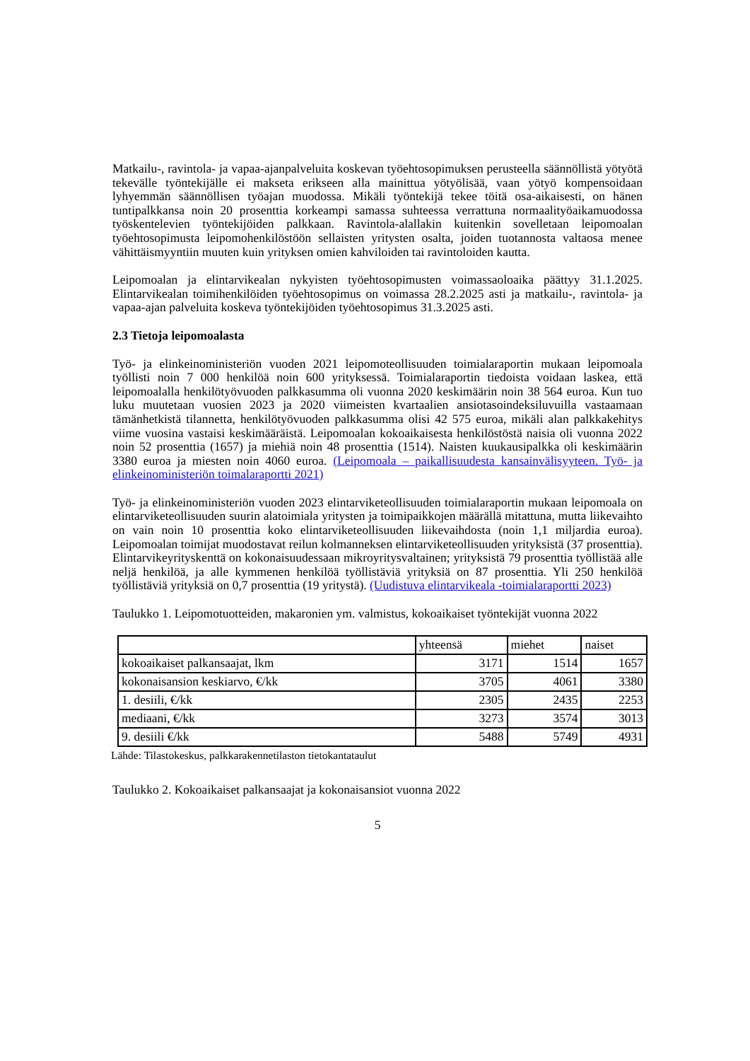Matkailu-, ravintola- ja vapaa-ajanpalveluita koskevan työehtosopimuksen perusteella säännöllistä yötyötä tekevälle työntekijälle ei makseta erikseen alla mainittua yötyölisää, vaan yötyö kompensoidaan lyhyemmän säännöllisen työajan muodossa. Mikäli työntekijä tekee töitä osa-aikaisesti, on hänen tuntipalkkansa noin 20 prosenttia korkeampi samassa suhteessa verrattuna normaalityöaikamuodossa työskentelevien työntekijöiden palkkaan. Ravintola-alallakin kuitenkin sovelletaan leipomoalan työehtosopimusta leipomohenkilöstöön sellaisten yritysten osalta, joiden tuotannosta valtaosa menee vähittäismyyntiin muuten kuin yrityksen omien kahviloiden tai ravintoloiden kautta.
Leipomoalan ja elintarvikealan nykyisten työehtosopimusten voimassaoloaika päättyy 31.1.2025. Elintarvikealan toimihenkilöiden työehtosopimus on voimassa 28.2.2025 asti ja matkailu-, ravintola- ja vapaa-ajan palveluita koskeva työntekijöiden työehtosopimus 31.3.2025 asti.
2.3 Tietoja leipomoalasta
Työ- ja elinkeinoministeriön vuoden 2021 leipomoteollisuuden toimialaraportin mukaan leipomoala työllisti noin 7 000 henkilöä noin 600 yrityksessä. Toimialaraportin tiedoista voidaan laskea, että leipomoalalla henkilötyövuoden palkkasumma oli vuonna 2020 keskimäärin noin 38 564 euroa. Kun tuo luku muutetaan vuosien 2023 ja 2020 viimeisten kvartaalien ansiotasoindeksiluvuilla vastaamaan tämänhetkistä tilannetta, henkilötyövuoden palkkasumma olisi 42 575 euroa, mikäli alan palkkakehitys viime vuosina vastaisi keskimääräistä. Leipomoalan kokoaikaisesta henkilöstöstä naisia oli vuonna 2022 noin 52 prosenttia (1657) ja miehiä noin 48 prosenttia (1514). Naisten kuukausipalkka oli keskimäärin 3380 euroa ja miesten noin 4060 euroa. (Leipomoala – paikallisuudesta kansainvälisyyteen. Työ- ja elinkeinoministeriön toimalaraportti 2021)
Työ- ja elinkeinoministeriön vuoden 2023 elintarviketeollisuuden toimialaraportin mukaan leipomoala on elintarviketeollisuuden suurin alatoimiala yritysten ja toimipaikkojen määrällä mitattuna, mutta liikevaihto on vain noin 10 prosenttia koko elintarviketeollisuuden liikevaihdosta (noin 1,1 miljardia euroa). Leipomoalan toimijat muodostavat reilun kolmanneksen elintarviketeollisuuden yrityksistä (37 prosenttia). Elintarvikeyrityskenttä on kokonaisuudessaan mikroyritysvaltainen; yrityksistä 79 prosenttia työllistää alle neljä henkilöä, ja alle kymmenen henkilöä työllistäviä yrityksiä on 87 prosenttia. Yli 250 henkilöä työllistäviä yrityksiä on 0,7 prosenttia (19 yritystä). (Uudistuva elintarvikeala -toimialaraportti 2023)
Taulukko 1. Leipomotuotteiden, makaronien ym. valmistus, kokoaikaiset työntekijät vuonna 2022
| | yhteensä | miehet | naiset |
| kokoaikaiset palkansaajat, lkm | 3171 | 1514 | 1657 |
| kokonaisansion keskiarvo, €/kk | 3705 | 4061 | 3380 |
| 1. desiili, €/kk | 2305 | 2435 | 2253 |
| mediaani, €/kk | 3273 | 3574 | 3013 |
| 9. desiili €/kk | 5488 | 5749 | 4931 |
Lähde: Tilastokeskus, palkkarakennetilaston tietokantataulut
Taulukko 2. Kokoaikaiset palkansaajat ja kokonaisansiot vuonna 2022
5